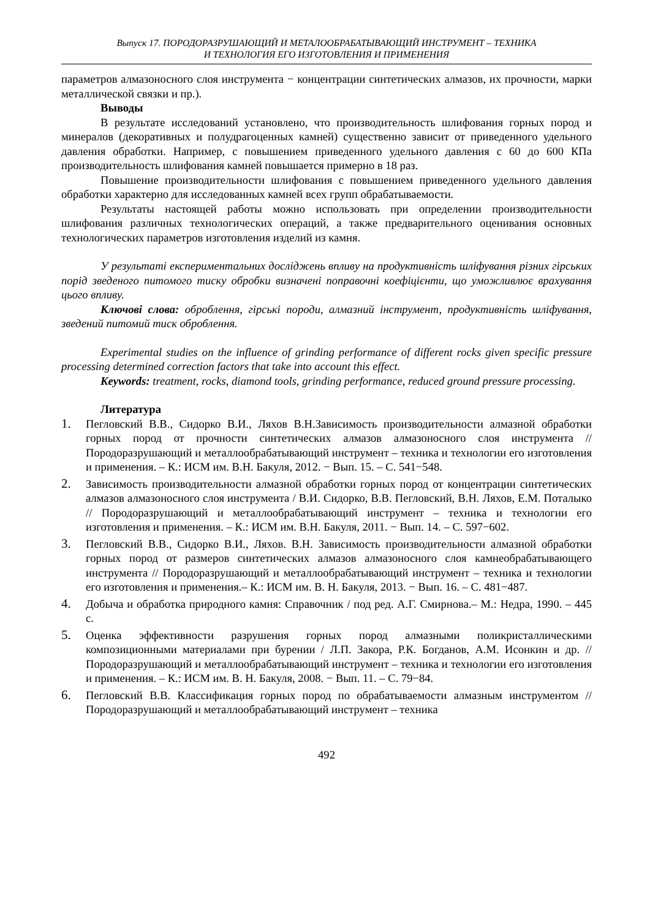Выпуск 17. ПОРОДОРАЗРУШАЮЩИЙ И МЕТАЛООБРАБАТЫВАЮЩИЙ ИНСТРУМЕНТ – ТЕХНИКА
И ТЕХНОЛОГИЯ ЕГО ИЗГОТОВЛЕНИЯ И ПРИМЕНЕНИЯ
параметров алмазоносного слоя инструмента − концентрации синтетических алмазов, их прочности, марки металлической связки и пр.).
Выводы
В результате исследований установлено, что производительность шлифования горных пород и минералов (декоративных и полудрагоценных камней) существенно зависит от приведенного удельного давления обработки. Например, с повышением приведенного удельного давления с 60 до 600 КПа производительность шлифования камней повышается примерно в 18 раз.
Повышение производительности шлифования с повышением приведенного удельного давления обработки характерно для исследованных камней всех групп обрабатываемости.
Результаты настоящей работы можно использовать при определении производительности шлифования различных технологических операций, а также предварительного оценивания основных технологических параметров изготовления изделий из камня.
У результаті експериментальних досліджень впливу на продуктивність шліфування різних гірських порід зведеного питомого тиску обробки визначені поправочні коефіцієнти, що уможливлює врахування цього впливу.
Ключові слова: оброблення, гірські породи, алмазний інструмент, продуктивність шліфування, зведений питомий тиск оброблення.
Experimental studies on the influence of grinding performance of different rocks given specific pressure processing determined correction factors that take into account this effect.
Keywords: treatment, rocks, diamond tools, grinding performance, reduced ground pressure processing.
Литература
1. Пегловский В.В., Сидорко В.И., Ляхов В.Н.Зависимость производительности алмазной обработки горных пород от прочности синтетических алмазов алмазоносного слоя инструмента // Породоразрушающий и металлообрабатывающий инструмент – техника и технологии его изготовления и применения. – К.: ИСМ им. В.Н. Бакуля, 2012. − Вып. 15. – С. 541−548.
2. Зависимость производительности алмазной обработки горных пород от концентрации синтетических алмазов алмазоносного слоя инструмента / В.И. Сидорко, В.В. Пегловский, В.Н. Ляхов, Е.М. Поталыко // Породоразрушающий и металлообрабатывающий инструмент – техника и технологии его изготовления и применения. – К.: ИСМ им. В.Н. Бакуля, 2011. − Вып. 14. – С. 597−602.
3. Пегловский В.В., Сидорко В.И., Ляхов. В.Н. Зависимость производительности алмазной обработки горных пород от размеров синтетических алмазов алмазоносного слоя камнеобрабатывающего инструмента // Породоразрушающий и металлообрабатывающий инструмент – техника и технологии его изготовления и применения.– К.: ИСМ им. В. Н. Бакуля, 2013. − Вып. 16. – С. 481−487.
4. Добыча и обработка природного камня: Справочник / под ред. А.Г. Смирнова.– М.: Недра, 1990. – 445 с.
5. Оценка эффективности разрушения горных пород алмазными поликристаллическими композиционными материалами при бурении / Л.П. Закора, Р.К. Богданов, А.М. Исонкин и др. // Породоразрушающий и металлообрабатывающий инструмент – техника и технологии его изготовления и применения. – К.: ИСМ им. В. Н. Бакуля, 2008. − Вып. 11. – С. 79−84.
6. Пегловский В.В. Классификация горных пород по обрабатываемости алмазным инструментом // Породоразрушающий и металлообрабатывающий инструмент – техника
492